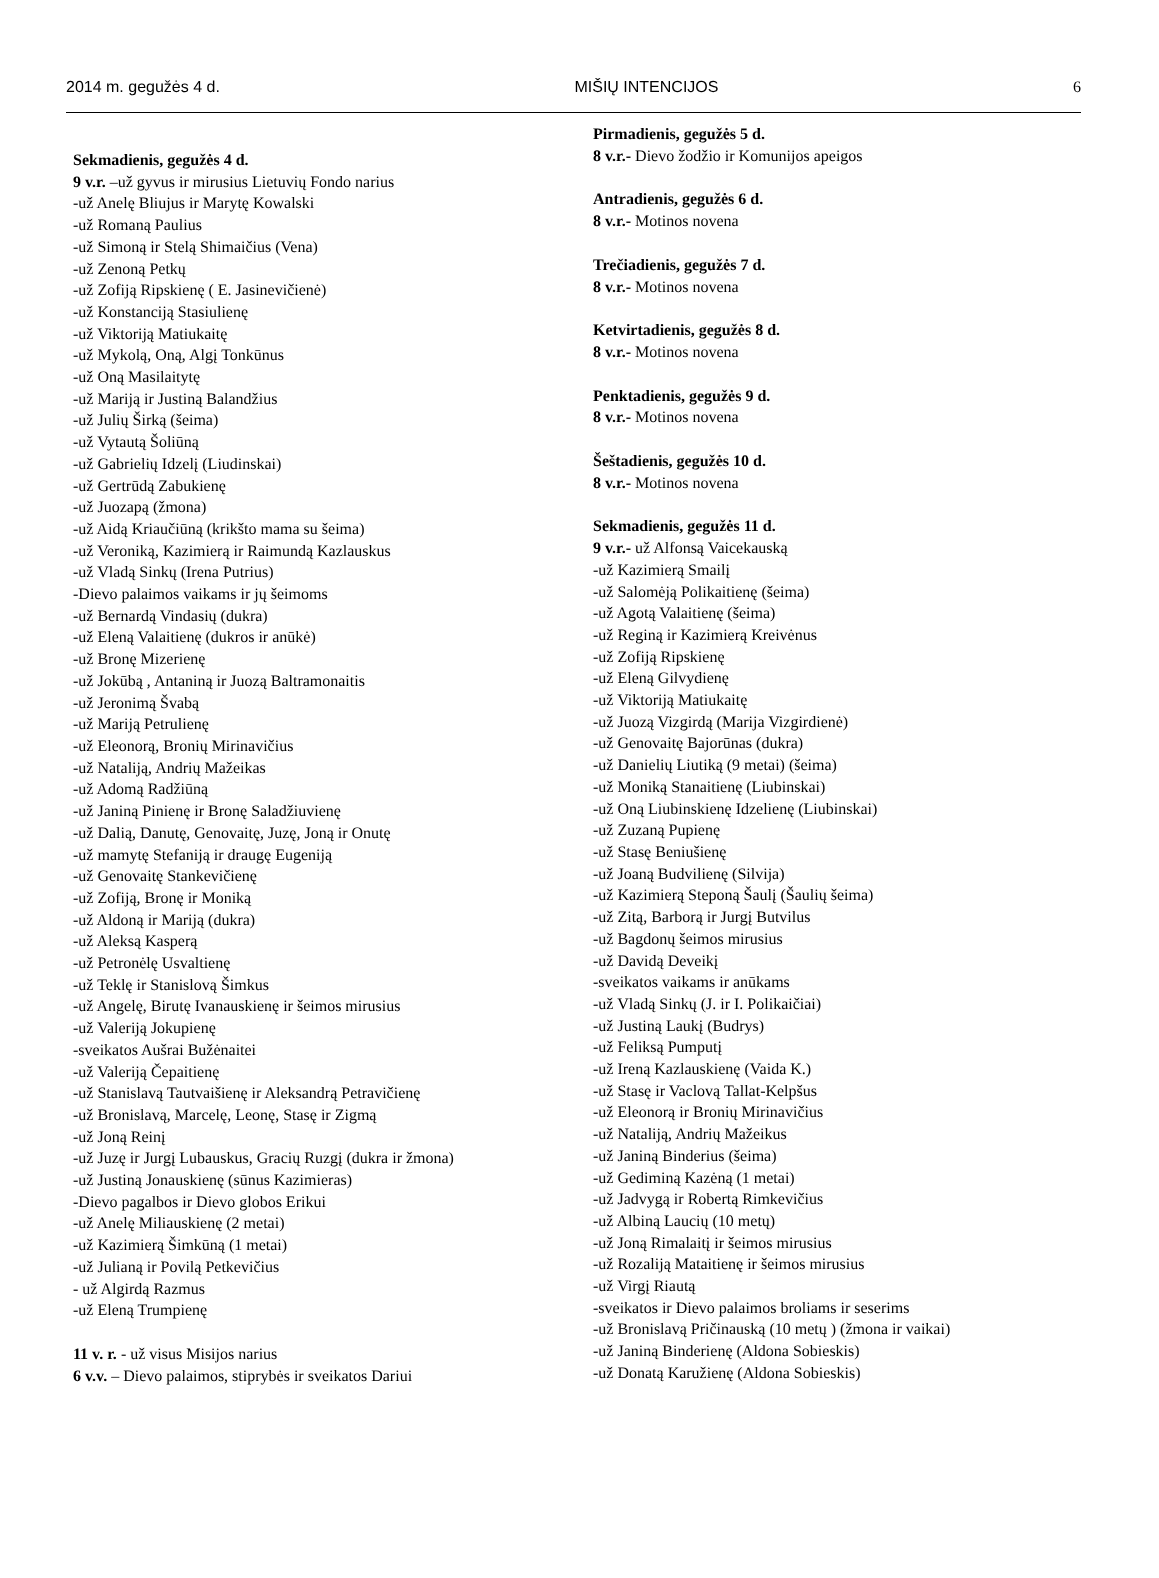2014 m. gegužės 4 d. MIŠIŲ INTENCIJOS 6
Sekmadienis, gegužės 4 d.
9 v.r. –už gyvus ir mirusius Lietuvių Fondo narius
-už Anelę Bliujus ir Marytę Kowalski
-už Romaną Paulius
-už Simoną ir Stelą Shimaičius (Vena)
-už Zenoną Petkų
-už Zofiją Ripskienę ( E. Jasinevičienė)
-už Konstanciją Stasiulienę
-už Viktoriją Matiukaitę
-už Mykolą, Oną, Algį Tonkūnus
-už Oną Masilaitytę
-už Mariją ir Justiną Balandžius
-už Julių Širką (šeima)
-už Vytautą Šoliūną
-už Gabrielių Idzelį (Liudinskai)
-už Gertrūdą Zabukienę
-už Juozapą (žmona)
-už Aidą Kriaučiūną (krikšto mama su šeima)
-už Veroniką, Kazimierą ir Raimundą Kazlauskus
-už Vladą Sinkų (Irena Putrius)
-Dievo palaimos vaikams ir jų šeimoms
-už Bernardą Vindasių (dukra)
-už Eleną Valaitienę (dukros ir anūkė)
-už Bronę Mizerienę
-už Jokūbą , Antaniną ir Juozą Baltramonaitis
-už Jeronimą Švabą
-už Mariją Petrulienę
-už Eleonorą, Bronių Mirinavičius
-už Nataliją, Andrių Mažeikas
-už Adomą Radžiūną
-už Janiną Pinienę ir Bronę Saladžiuvienę
-už Dalią, Danutę, Genovaitę, Juzę, Joną ir Onutę
-už mamytę Stefaniją ir draugę Eugeniją
-už Genovaitę Stankevičienę
-už Zofiją, Bronę ir Moniką
-už Aldoną ir Mariją (dukra)
-už Aleksą Kasperą
-už Petronėlę Usvaltienę
-už Teklę ir Stanislovą Šimkus
-už Angelę, Birutę Ivanauskienę ir šeimos mirusius
-už Valeriją Jokupienę
-sveikatos Aušrai Bužėnaitei
-už Valeriją Čepaitienę
-už Stanislavą Tautvaišienę ir Aleksandrą Petravičienę
-už Bronislavą, Marcelę, Leonę, Stasę ir Zigmą
-už Joną Reinį
-už Juzę ir Jurgį Lubauskus, Gracių Ruzgį (dukra ir žmona)
-už Justiną Jonauskienę (sūnus Kazimieras)
-Dievo pagalbos ir Dievo globos Erikui
-už Anelę Miliauskienę (2 metai)
-už Kazimierą Šimkūną (1 metai)
-už Julianą ir Povilą Petkevičius
- už Algirdą Razmus
-už Eleną Trumpienę
11 v. r. - už visus Misijos narius
6 v.v. – Dievo palaimos, stiprybės ir sveikatos Dariui
Pirmadienis, gegužės 5 d.
8 v.r.- Dievo žodžio ir Komunijos apeigos
Antradienis, gegužės 6 d.
8 v.r.- Motinos novena
Trečiadienis, gegužės 7 d.
8 v.r.- Motinos novena
Ketvirtadienis, gegužės 8 d.
8 v.r.- Motinos novena
Penktadienis, gegužės 9 d.
8 v.r.- Motinos novena
Šeštadienis, gegužės 10 d.
8 v.r.- Motinos novena
Sekmadienis, gegužės 11 d.
9 v.r.- už Alfonsą Vaicekauską
-už Kazimierą Smailį
-už Salomėją Polikaitienę (šeima)
-už Agotą Valaitienę (šeima)
-už Reginą ir Kazimierą Kreivėnus
-už Zofiją Ripskienę
-už Eleną Gilvydienę
-už Viktoriją Matiukaitę
-už Juozą Vizgirdą (Marija Vizgirdienė)
-už Genovaitę Bajorūnas (dukra)
-už Danielių Liutiką (9 metai) (šeima)
-už Moniką Stanaitienę (Liubinskai)
-už Oną Liubinskienę Idzelienę (Liubinskai)
-už Zuzaną Pupienę
-už Stasę Beniušienę
-už Joaną Budvilienę (Silvija)
-už Kazimierą Steponą Šaulį (Šaulių šeima)
-už Zitą, Barborą ir Jurgį Butvilus
-už Bagdonų šeimos mirusius
-už Davidą Deveikį
-sveikatos vaikams ir anūkams
-už Vladą Sinkų (J. ir I. Polikaičiai)
-už Justiną Laukį (Budrys)
-už Feliksą Pumputį
-už Ireną Kazlauskienę (Vaida K.)
-už Stasę ir Vaclovą Tallat-Kelpšus
-už Eleonorą ir Bronių Mirinavičius
-už Nataliją, Andrių Mažeikus
-už Janiną Binderius (šeima)
-už Gediminą Kazėną (1 metai)
-už Jadvygą ir Robertą Rimkevičius
-už Albiną Laucių (10 metų)
-už Joną Rimalaitį ir šeimos mirusius
-už Rozaliją Mataitienę ir šeimos mirusius
-už Virgį Riautą
-sveikatos ir Dievo palaimos broliams ir seserims
-už Bronislavą Pričinauską (10 metų ) (žmona ir vaikai)
-už Janiną Binderienę (Aldona Sobieskis)
-už Donatą Karužienę (Aldona Sobieskis)